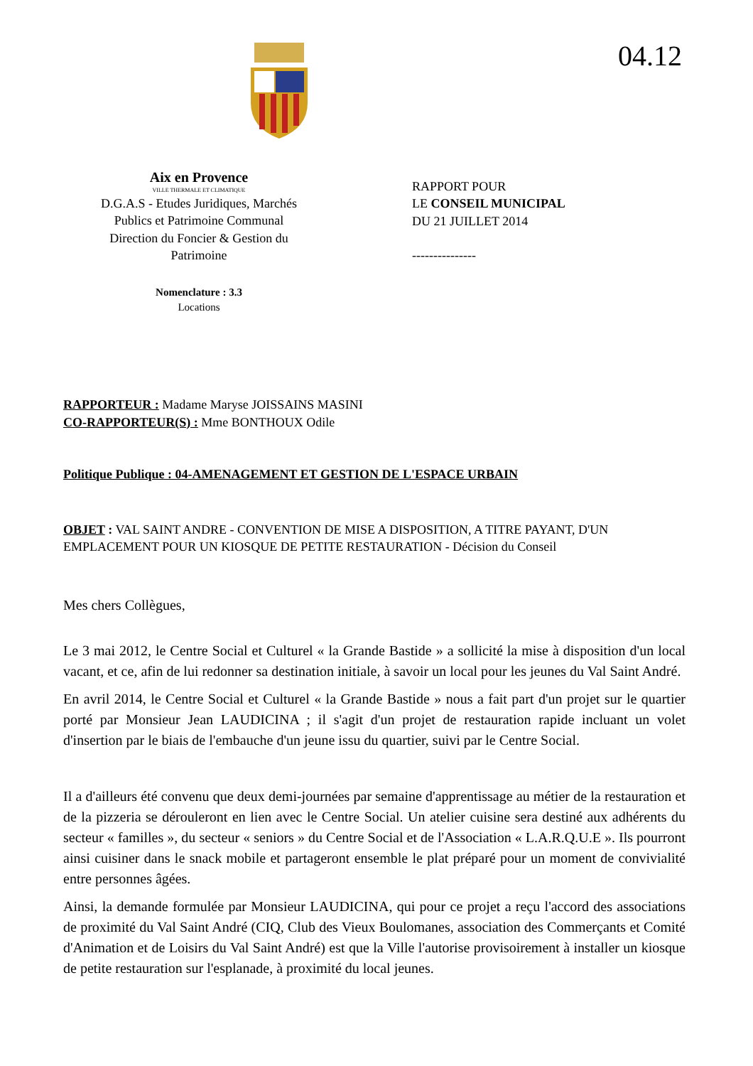04.12
Aix en Provence
VILLE THERMALE ET CLIMATIQUE
D.G.A.S - Etudes Juridiques, Marchés
Publics et Patrimoine Communal
Direction du Foncier & Gestion du
Patrimoine
Nomenclature : 3.3
Locations
RAPPORT POUR
LE CONSEIL MUNICIPAL
DU 21 JUILLET 2014
---------------
RAPPORTEUR : Madame Maryse JOISSAINS MASINI
CO-RAPPORTEUR(S) : Mme BONTHOUX Odile
Politique Publique : 04-AMENAGEMENT ET GESTION DE L'ESPACE URBAIN
OBJET : VAL SAINT ANDRE - CONVENTION DE MISE A DISPOSITION, A TITRE PAYANT, D'UN EMPLACEMENT POUR UN KIOSQUE DE PETITE RESTAURATION - Décision du Conseil
Mes chers Collègues,
Le 3 mai 2012, le Centre Social et Culturel « la Grande Bastide » a sollicité la mise à disposition d'un local vacant, et ce, afin de lui redonner sa destination initiale, à savoir un local pour les jeunes du Val Saint André.
En avril 2014, le Centre Social et Culturel « la Grande Bastide » nous a fait part d'un projet sur le quartier porté par Monsieur Jean LAUDICINA ; il s'agit d'un projet de restauration rapide incluant un volet d'insertion par le biais de l'embauche d'un jeune issu du quartier, suivi par le Centre Social.
Il a d'ailleurs été convenu que deux demi-journées par semaine d'apprentissage au métier de la restauration et de la pizzeria se dérouleront en lien avec le Centre Social. Un atelier cuisine sera destiné aux adhérents du secteur « familles », du secteur « seniors » du Centre Social et de l'Association « L.A.R.Q.U.E ». Ils pourront ainsi cuisiner dans le snack mobile et partageront ensemble le plat préparé pour un moment de convivialité entre personnes âgées.
Ainsi, la demande formulée par Monsieur LAUDICINA, qui pour ce projet a reçu l'accord des associations de proximité du Val Saint André (CIQ, Club des Vieux Boulomanes, association des Commerçants et Comité d'Animation et de Loisirs du Val Saint André) est que la Ville l'autorise provisoirement à installer un kiosque de petite restauration sur l'esplanade, à proximité du local jeunes.